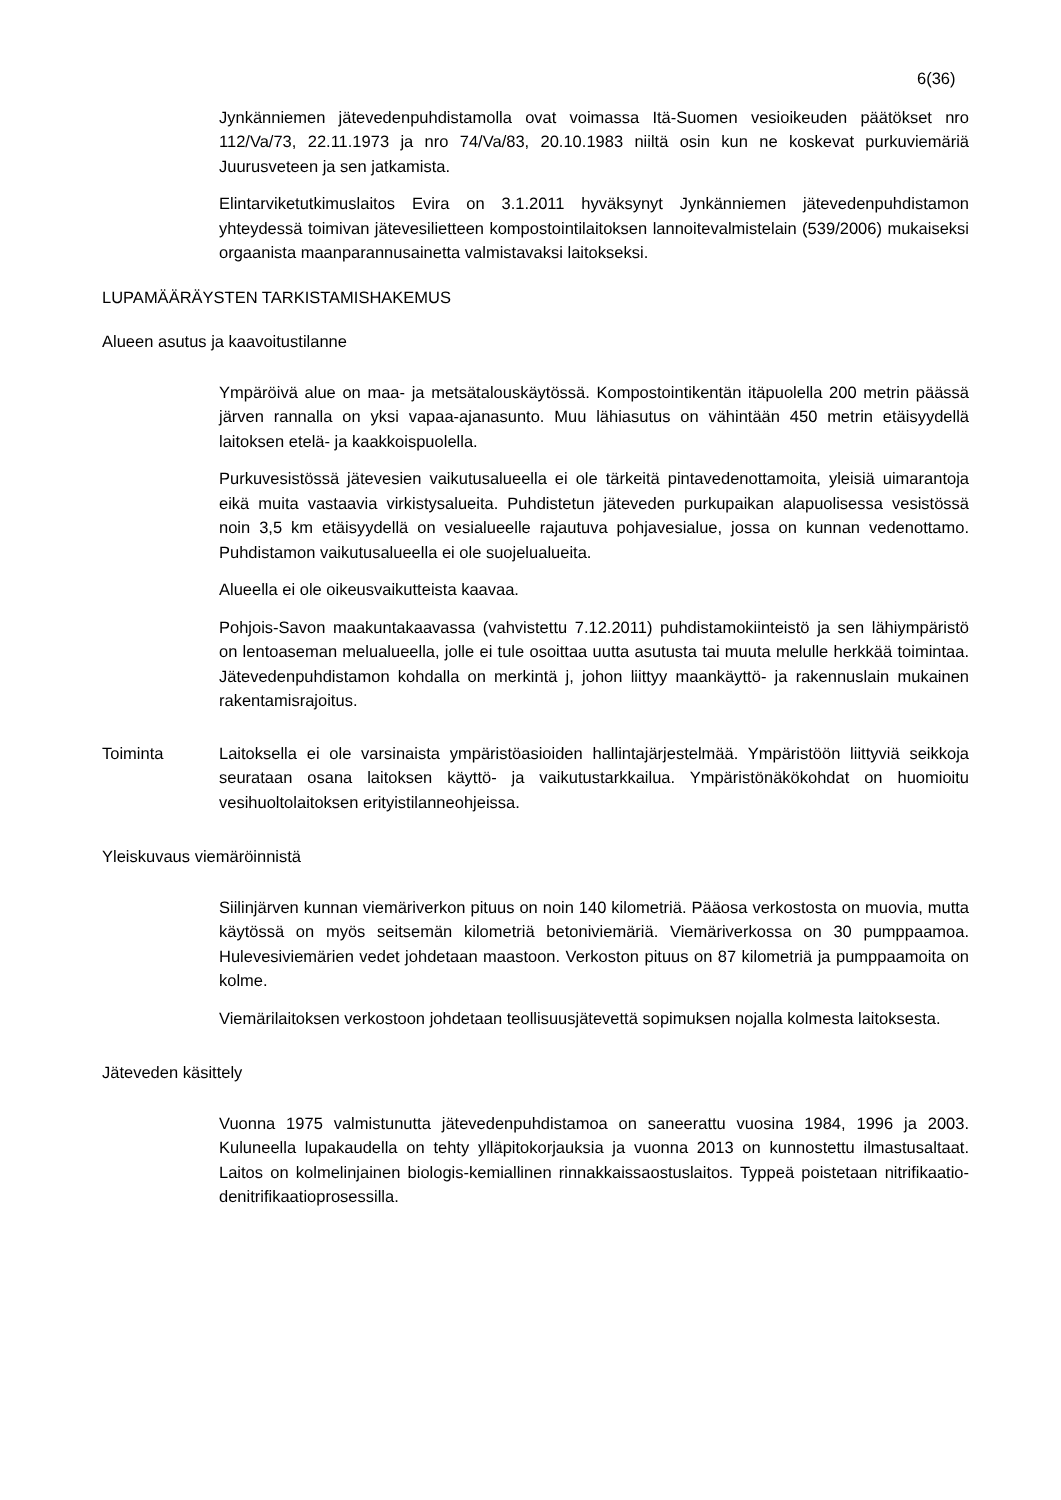6(36)
Jynkänniemen jätevedenpuhdistamolla ovat voimassa Itä-Suomen vesioikeuden päätökset nro 112/Va/73, 22.11.1973 ja nro 74/Va/83, 20.10.1983 niiltä osin kun ne koskevat purkuviemäriä Juurusveteen ja sen jatkamista.
Elintarviketutkimuslaitos Evira on 3.1.2011 hyväksynyt Jynkänniemen jätevedenpuhdistamon yhteydessä toimivan jätevesilietteen kompostointilaitoksen lannoitevalmistelain (539/2006) mukaiseksi orgaanista maanparannusainetta valmistavaksi laitokseksi.
LUPAMÄÄRÄYSTEN TARKISTAMISHAKEMUS
Alueen asutus ja kaavoitustilanne
Ympäröivä alue on maa- ja metsätalouskäytössä. Kompostointikentän itäpuolella 200 metrin päässä järven rannalla on yksi vapaa-ajanasunto. Muu lähiasutus on vähintään 450 metrin etäisyydellä laitoksen etelä- ja kaakkoispuolella.
Purkuvesistössä jätevesien vaikutusalueella ei ole tärkeitä pintavedenottamoita, yleisiä uimarantoja eikä muita vastaavia virkistysalueita. Puhdistetun jäteveden purkupaikan alapuolisessa vesistössä noin 3,5 km etäisyydellä on vesialueelle rajautuva pohjavesialue, jossa on kunnan vedenottamo. Puhdistamon vaikutusalueella ei ole suojelualueita.
Alueella ei ole oikeusvaikutteista kaavaa.
Pohjois-Savon maakuntakaavassa (vahvistettu 7.12.2011) puhdistamokiinteistö ja sen lähiympäristö on lentoaseman melualueella, jolle ei tule osoittaa uutta asutusta tai muuta melulle herkkää toimintaa. Jätevedenpuhdistamon kohdalla on merkintä j, johon liittyy maankäyttö- ja rakennuslain mukainen rakentamisrajoitus.
Toiminta Laitoksella ei ole varsinaista ympäristöasioiden hallintajärjestelmää. Ympäristöön liittyviä seikkoja seurataan osana laitoksen käyttö- ja vaikutustarkkailua. Ympäristönäkökohdat on huomioitu vesihuoltolaitoksen erityistilanneohjeissa.
Yleiskuvaus viemäröinnistä
Siilinjärven kunnan viemäriverkon pituus on noin 140 kilometriä. Pääosa verkostosta on muovia, mutta käytössä on myös seitsemän kilometriä betoniviemäriä. Viemäriverkossa on 30 pumppaamoa. Hulevesiviemärien vedet johdetaan maastoon. Verkoston pituus on 87 kilometriä ja pumppaamoita on kolme.
Viemärilaitoksen verkostoon johdetaan teollisuusjätevettä sopimuksen nojalla kolmesta laitoksesta.
Jäteveden käsittely
Vuonna 1975 valmistunutta jätevedenpuhdistamoa on saneerattu vuosina 1984, 1996 ja 2003. Kuluneella lupakaudella on tehty ylläpitokorjauksia ja vuonna 2013 on kunnostettu ilmastusaltaat. Laitos on kolmelinjainen biologis-kemiallinen rinnakkaissaostuslaitos. Typpeä poistetaan nitrifikaatio-denitrifikaatioprosessilla.